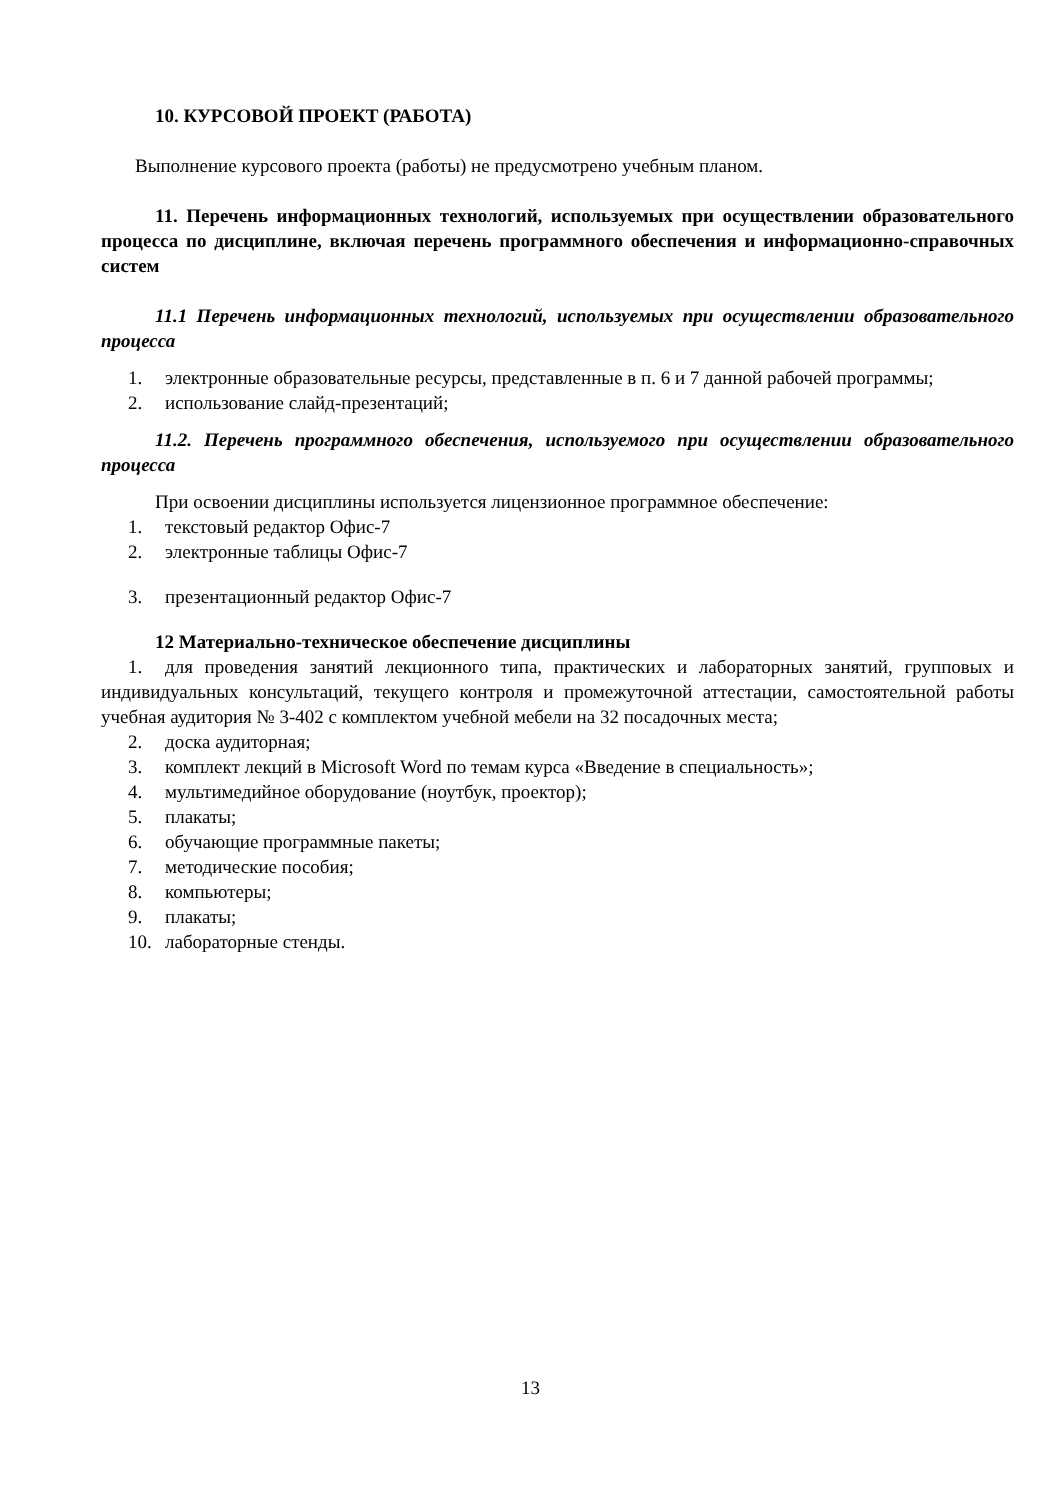10. КУРСОВОЙ ПРОЕКТ (РАБОТА)
Выполнение курсового проекта (работы) не предусмотрено учебным планом.
11. Перечень информационных технологий, используемых при осуществлении образовательного процесса по дисциплине, включая перечень программного обеспечения и информационно-справочных систем
11.1 Перечень информационных технологий, используемых при осуществлении образовательного процесса
1. электронные образовательные ресурсы, представленные в п. 6 и 7 данной рабочей программы;
2. использование слайд-презентаций;
11.2. Перечень программного обеспечения, используемого при осуществлении образовательного процесса
При освоении дисциплины используется лицензионное программное обеспечение:
1. текстовый редактор Офис-7
2. электронные таблицы Офис-7
3. презентационный редактор Офис-7
12 Материально-техническое обеспечение дисциплины
1. для проведения занятий лекционного типа, практических и лабораторных занятий, групповых и индивидуальных консультаций, текущего контроля и промежуточной аттестации, самостоятельной работы учебная аудитория № 3-402 с комплектом учебной мебели на 32 посадочных места;
2. доска аудиторная;
3. комплект лекций в Microsoft Word по темам курса «Введение в специальность»;
4. мультимедийное оборудование (ноутбук, проектор);
5. плакаты;
6. обучающие программные пакеты;
7. методические пособия;
8. компьютеры;
9. плакаты;
10. лабораторные стенды.
13